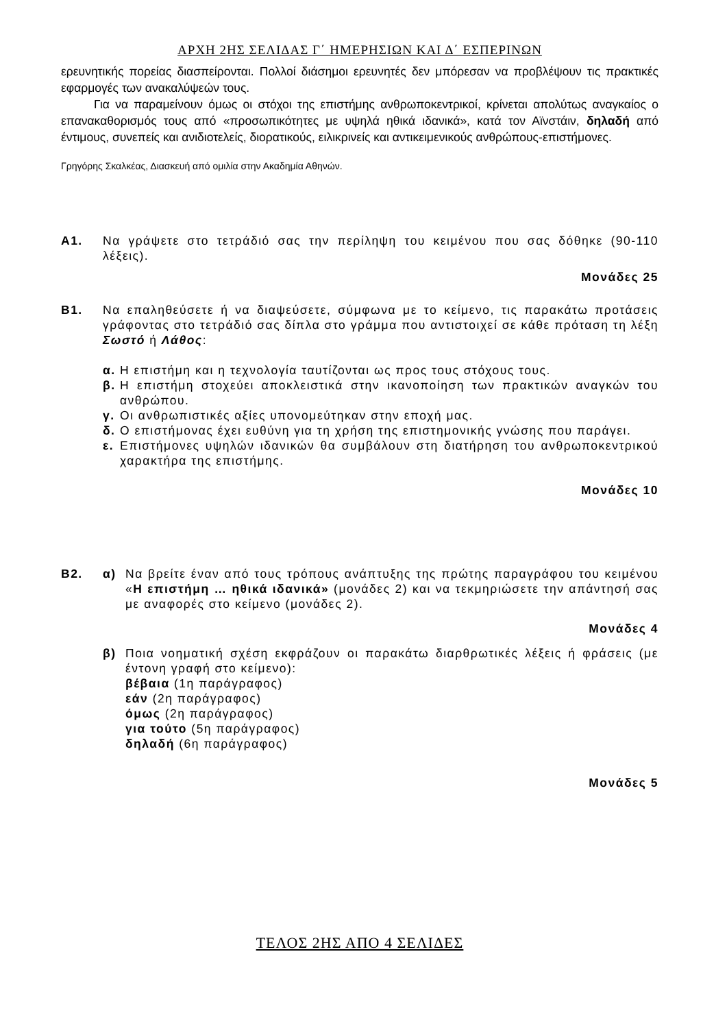ΑΡΧΗ 2ΗΣ ΣΕΛΙΔΑΣ Γ΄ ΗΜΕΡΗΣΙΩΝ ΚΑΙ Δ΄ ΕΣΠΕΡΙΝΩΝ
ερευνητικής πορείας διασπείρονται. Πολλοί διάσημοι ερευνητές δεν μπόρεσαν να προβλέψουν τις πρακτικές εφαρμογές των ανακαλύψεών τους.
Για να παραμείνουν όμως οι στόχοι της επιστήμης ανθρωποκεντρικοί, κρίνεται απολύτως αναγκαίος ο επανακαθορισμός τους από «προσωπικότητες με υψηλά ηθικά ιδανικά», κατά τον Αϊνστάιν, δηλαδή από έντιμους, συνεπείς και ανιδιοτελείς, διορατικούς, ειλικρινείς και αντικειμενικούς ανθρώπους-επιστήμονες.
Γρηγόρης Σκαλκέας, Διασκευή από ομιλία στην Ακαδημία Αθηνών.
Α1. Να γράψετε στο τετράδιό σας την περίληψη του κειμένου που σας δόθηκε (90-110 λέξεις).
Μονάδες 25
Β1. Να επαληθεύσετε ή να διαψεύσετε, σύμφωνα με το κείμενο, τις παρακάτω προτάσεις γράφοντας στο τετράδιό σας δίπλα στο γράμμα που αντιστοιχεί σε κάθε πρόταση τη λέξη Σωστό ή Λάθος:
α. Η επιστήμη και η τεχνολογία ταυτίζονται ως προς τους στόχους τους.
β. Η επιστήμη στοχεύει αποκλειστικά στην ικανοποίηση των πρακτικών αναγκών του ανθρώπου.
γ. Οι ανθρωπιστικές αξίες υπονομεύτηκαν στην εποχή μας.
δ. Ο επιστήμονας έχει ευθύνη για τη χρήση της επιστημονικής γνώσης που παράγει.
ε. Επιστήμονες υψηλών ιδανικών θα συμβάλουν στη διατήρηση του ανθρωποκεντρικού χαρακτήρα της επιστήμης.
Μονάδες 10
Β2. α) Να βρείτε έναν από τους τρόπους ανάπτυξης της πρώτης παραγράφου του κειμένου «Η επιστήμη … ηθικά ιδανικά» (μονάδες 2) και να τεκμηριώσετε την απάντησή σας με αναφορές στο κείμενο (μονάδες 2).
Μονάδες 4
β) Ποια νοηματική σχέση εκφράζουν οι παρακάτω διαρθρωτικές λέξεις ή φράσεις (με έντονη γραφή στο κείμενο):
βέβαια (1η παράγραφος)
εάν (2η παράγραφος)
όμως (2η παράγραφος)
για τούτο (5η παράγραφος)
δηλαδή (6η παράγραφος)
Μονάδες 5
ΤΕΛΟΣ 2ΗΣ ΑΠΟ 4 ΣΕΛΙΔΕΣ